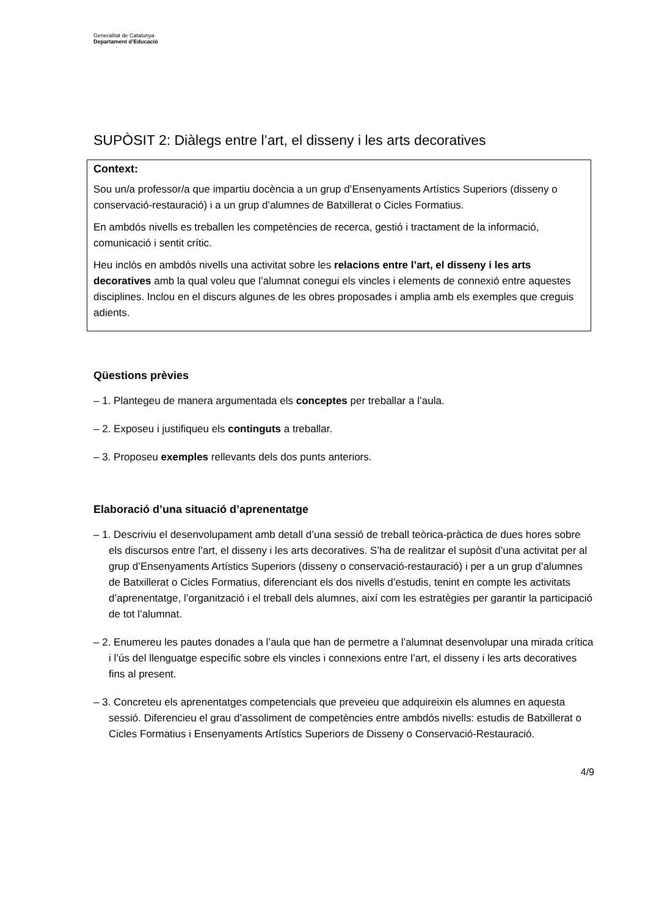Generalitat de Catalunya
Departament d’Educació
SUPÒSIT 2: Diàlegs entre l’art, el disseny i les arts decoratives
Context:
Sou un/a professor/a que impartiu docència a un grup d’Ensenyaments Artístics Superiors (disseny o conservació-restauració) i a un grup d’alumnes de Batxillerat o Cicles Formatius.
En ambdós nivells es treballen les competències de recerca, gestió i tractament de la informació, comunicació i sentit crític.
Heu inclòs en ambdós nivells una activitat sobre les relacions entre l’art, el disseny i les arts decoratives amb la qual voleu que l’alumnat conegui els vincles i elements de connexió entre aquestes disciplines. Inclou en el discurs algunes de les obres proposades i amplia amb els exemples que creguis adients.
Qüestions prèvies
– 1. Plantegeu de manera argumentada els conceptes per treballar a l’aula.
– 2. Exposeu i justifiqueu els continguts a treballar.
– 3. Proposeu exemples rellevants dels dos punts anteriors.
Elaboració d’una situació d’aprenentatge
– 1. Descriviu el desenvolupament amb detall d’una sessió de treball teòrica-pràctica de dues hores sobre els discursos entre l’art, el disseny i les arts decoratives. S’ha de realitzar el supòsit d’una activitat per al grup d’Ensenyaments Artístics Superiors (disseny o conservació-restauració) i per a un grup d’alumnes de Batxillerat o Cicles Formatius, diferenciant els dos nivells d’estudis, tenint en compte les activitats d’aprenentatge, l’organització i el treball dels alumnes, així com les estratègies per garantir la participació de tot l’alumnat.
– 2. Enumereu les pautes donades a l’aula que han de permetre a l’alumnat desenvolupar una mirada crítica i l’ús del llenguatge específic sobre els vincles i connexions entre l’art, el disseny i les arts decoratives fins al present.
– 3. Concreteu els aprenentatges competencials que preveieu que adquireixin els alumnes en aquesta sessió. Diferencieu el grau d’assoliment de competències entre ambdós nivells: estudis de Batxillerat o Cicles Formatius i Ensenyaments Artístics Superiors de Disseny o Conservació-Restauració.
4/9